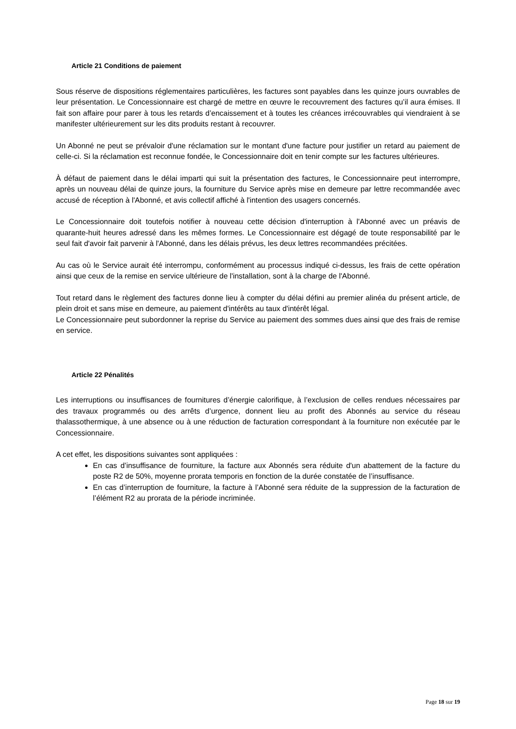Article 21 Conditions de paiement
Sous réserve de dispositions réglementaires particulières, les factures sont payables dans les quinze jours ouvrables de leur présentation. Le Concessionnaire est chargé de mettre en œuvre le recouvrement des factures qu’il aura émises. Il fait son affaire pour parer à tous les retards d’encaissement et à toutes les créances irrécouvrables qui viendraient à se manifester ultérieurement sur les dits produits restant à recouvrer.
Un Abonné ne peut se prévaloir d'une réclamation sur le montant d'une facture pour justifier un retard au paiement de celle-ci. Si la réclamation est reconnue fondée, le Concessionnaire doit en tenir compte sur les factures ultérieures.
À défaut de paiement dans le délai imparti qui suit la présentation des factures, le Concessionnaire peut interrompre, après un nouveau délai de quinze jours, la fourniture du Service après mise en demeure par lettre recommandée avec accusé de réception à l'Abonné, et avis collectif affiché à l'intention des usagers concernés.
Le Concessionnaire doit toutefois notifier à nouveau cette décision d'interruption à l'Abonné avec un préavis de quarante-huit heures adressé dans les mêmes formes. Le Concessionnaire est dégagé de toute responsabilité par le seul fait d'avoir fait parvenir à l'Abonné, dans les délais prévus, les deux lettres recommandées précitées.
Au cas où le Service aurait été interrompu, conformément au processus indiqué ci-dessus, les frais de cette opération ainsi que ceux de la remise en service ultérieure de l'installation, sont à la charge de l'Abonné.
Tout retard dans le règlement des factures donne lieu à compter du délai défini au premier alinéa du présent article, de plein droit et sans mise en demeure, au paiement d'intérêts au taux d'intérêt légal.
Le Concessionnaire peut subordonner la reprise du Service au paiement des sommes dues ainsi que des frais de remise en service.
Article 22 Pénalités
Les interruptions ou insuffisances de fournitures d’énergie calorifique, à l’exclusion de celles rendues nécessaires par des travaux programmés ou des arrêts d’urgence, donnent lieu au profit des Abonnés au service du réseau thalassothermique, à une absence ou à une réduction de facturation correspondant à la fourniture non exécutée par le Concessionnaire.
A cet effet, les dispositions suivantes sont appliquées :
En cas d’insuffisance de fourniture, la facture aux Abonnés sera réduite d'un abattement de la facture du poste R2 de 50%, moyenne prorata temporis en fonction de la durée constatée de l’insuffisance.
En cas d’interruption de fourniture, la facture à l’Abonné sera réduite de la suppression de la facturation de l’élément R2 au prorata de la période incriminée.
Page 18 sur 19